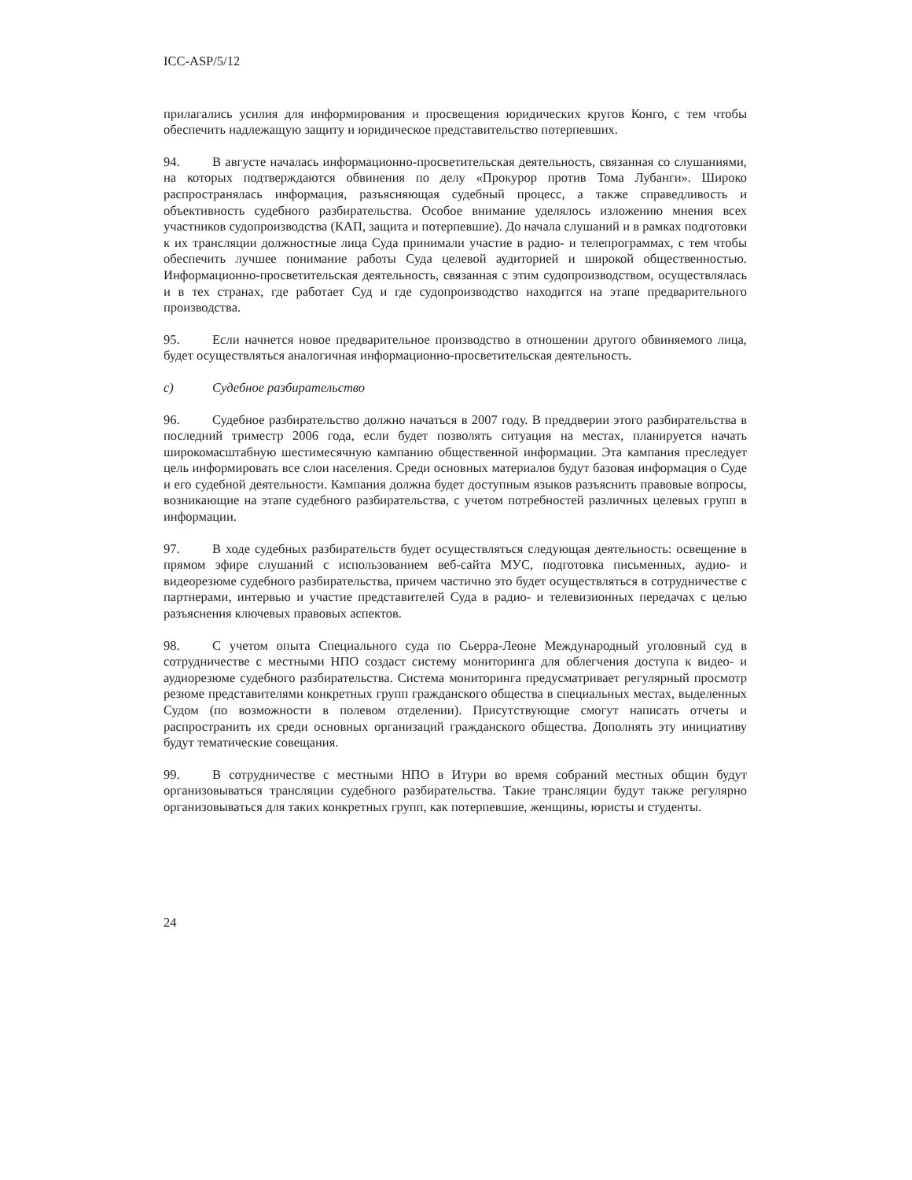ICC-ASP/5/12
прилагались усилия для информирования и просвещения юридических кругов Конго, с тем чтобы обеспечить надлежащую защиту и юридическое представительство потерпевших.
94. В августе началась информационно-просветительская деятельность, связанная со слушаниями, на которых подтверждаются обвинения по делу «Прокурор против Тома Лубанги». Широко распространялась информация, разъясняющая судебный процесс, а также справедливость и объективность судебного разбирательства. Особое внимание уделялось изложению мнения всех участников судопроизводства (КАП, защита и потерпевшие). До начала слушаний и в рамках подготовки к их трансляции должностные лица Суда принимали участие в радио- и телепрограммах, с тем чтобы обеспечить лучшее понимание работы Суда целевой аудиторией и широкой общественностью. Информационно-просветительская деятельность, связанная с этим судопроизводством, осуществлялась и в тех странах, где работает Суд и где судопроизводство находится на этапе предварительного производства.
95. Если начнется новое предварительное производство в отношении другого обвиняемого лица, будет осуществляться аналогичная информационно-просветительская деятельность.
c) Судебное разбирательство
96. Судебное разбирательство должно начаться в 2007 году. В преддверии этого разбирательства в последний триместр 2006 года, если будет позволять ситуация на местах, планируется начать широкомасштабную шестимесячную кампанию общественной информации. Эта кампания преследует цель информировать все слои населения. Среди основных материалов будут базовая информация о Суде и его судебной деятельности. Кампания должна будет доступным языков разъяснить правовые вопросы, возникающие на этапе судебного разбирательства, с учетом потребностей различных целевых групп в информации.
97. В ходе судебных разбирательств будет осуществляться следующая деятельность: освещение в прямом эфире слушаний с использованием веб-сайта МУС, подготовка письменных, аудио- и видеорезюме судебного разбирательства, причем частично это будет осуществляться в сотрудничестве с партнерами, интервью и участие представителей Суда в радио- и телевизионных передачах с целью разъяснения ключевых правовых аспектов.
98. С учетом опыта Специального суда по Сьерра-Леоне Международный уголовный суд в сотрудничестве с местными НПО создаст систему мониторинга для облегчения доступа к видео- и аудиорезюме судебного разбирательства. Система мониторинга предусматривает регулярный просмотр резюме представителями конкретных групп гражданского общества в специальных местах, выделенных Судом (по возможности в полевом отделении). Присутствующие смогут написать отчеты и распространить их среди основных организаций гражданского общества. Дополнять эту инициативу будут тематические совещания.
99. В сотрудничестве с местными НПО в Итури во время собраний местных общин будут организовываться трансляции судебного разбирательства. Такие трансляции будут также регулярно организовываться для таких конкретных групп, как потерпевшие, женщины, юристы и студенты.
24